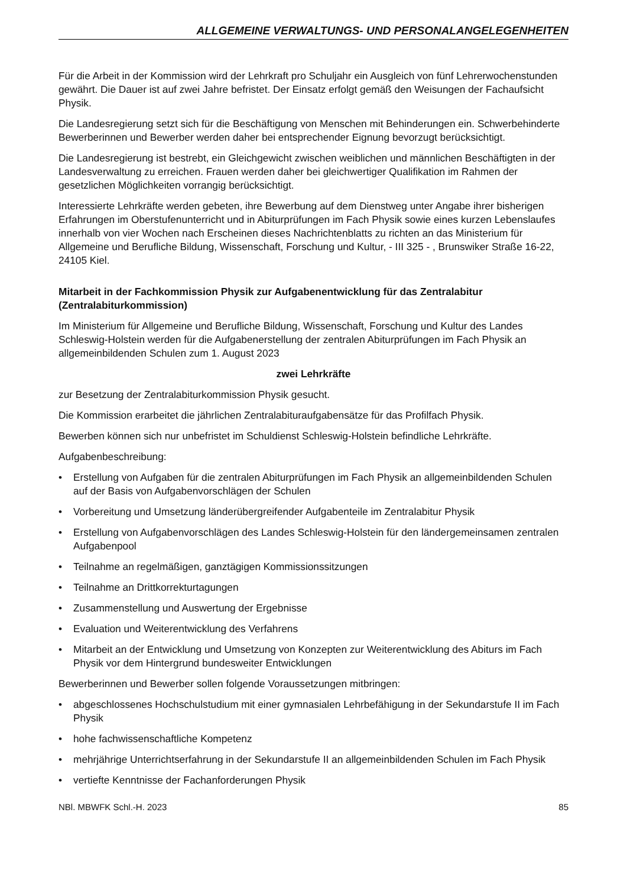ALLGEMEINE VERWALTUNGS- UND PERSONALANGELEGENHEITEN
Für die Arbeit in der Kommission wird der Lehrkraft pro Schuljahr ein Ausgleich von fünf Lehrerwochenstunden gewährt. Die Dauer ist auf zwei Jahre befristet. Der Einsatz erfolgt gemäß den Weisungen der Fachaufsicht Physik.
Die Landesregierung setzt sich für die Beschäftigung von Menschen mit Behinderungen ein. Schwerbehinderte Bewerberinnen und Bewerber werden daher bei entsprechender Eignung bevorzugt berücksichtigt.
Die Landesregierung ist bestrebt, ein Gleichgewicht zwischen weiblichen und männlichen Beschäftigten in der Landesverwaltung zu erreichen. Frauen werden daher bei gleichwertiger Qualifikation im Rahmen der gesetzlichen Möglichkeiten vorrangig berücksichtigt.
Interessierte Lehrkräfte werden gebeten, ihre Bewerbung auf dem Dienstweg unter Angabe ihrer bisherigen Erfahrungen im Oberstufenunterricht und in Abiturprüfungen im Fach Physik sowie eines kurzen Lebenslaufes innerhalb von vier Wochen nach Erscheinen dieses Nachrichtenblatts zu richten an das Ministerium für Allgemeine und Berufliche Bildung, Wissenschaft, Forschung und Kultur, - III 325 - , Brunswiker Straße 16-22, 24105 Kiel.
Mitarbeit in der Fachkommission Physik zur Aufgabenentwicklung für das Zentralabitur (Zentralabiturkommission)
Im Ministerium für Allgemeine und Berufliche Bildung, Wissenschaft, Forschung und Kultur des Landes Schleswig-Holstein werden für die Aufgabenerstellung der zentralen Abiturprüfungen im Fach Physik an allgemeinbildenden Schulen zum 1. August 2023
zwei Lehrkräfte
zur Besetzung der Zentralabiturkommission Physik gesucht.
Die Kommission erarbeitet die jährlichen Zentralabituraufgabensätze für das Profilfach Physik.
Bewerben können sich nur unbefristet im Schuldienst Schleswig-Holstein befindliche Lehrkräfte.
Aufgabenbeschreibung:
• Erstellung von Aufgaben für die zentralen Abiturprüfungen im Fach Physik an allgemeinbildenden Schulen auf der Basis von Aufgabenvorschlägen der Schulen
• Vorbereitung und Umsetzung länderübergreifender Aufgabenteile im Zentralabitur Physik
• Erstellung von Aufgabenvorschlägen des Landes Schleswig-Holstein für den ländergemeinsamen zentralen Aufgabenpool
• Teilnahme an regelmäßigen, ganztägigen Kommissionssitzungen
• Teilnahme an Drittkorrekturtagungen
• Zusammenstellung und Auswertung der Ergebnisse
• Evaluation und Weiterentwicklung des Verfahrens
• Mitarbeit an der Entwicklung und Umsetzung von Konzepten zur Weiterentwicklung des Abiturs im Fach Physik vor dem Hintergrund bundesweiter Entwicklungen
Bewerberinnen und Bewerber sollen folgende Voraussetzungen mitbringen:
• abgeschlossenes Hochschulstudium mit einer gymnasialen Lehrbefähigung in der Sekundarstufe II im Fach Physik
• hohe fachwissenschaftliche Kompetenz
• mehrjährige Unterrichtserfahrung in der Sekundarstufe II an allgemeinbildenden Schulen im Fach Physik
• vertiefte Kenntnisse der Fachanforderungen Physik
NBl. MBWFK Schl.-H. 2023 85